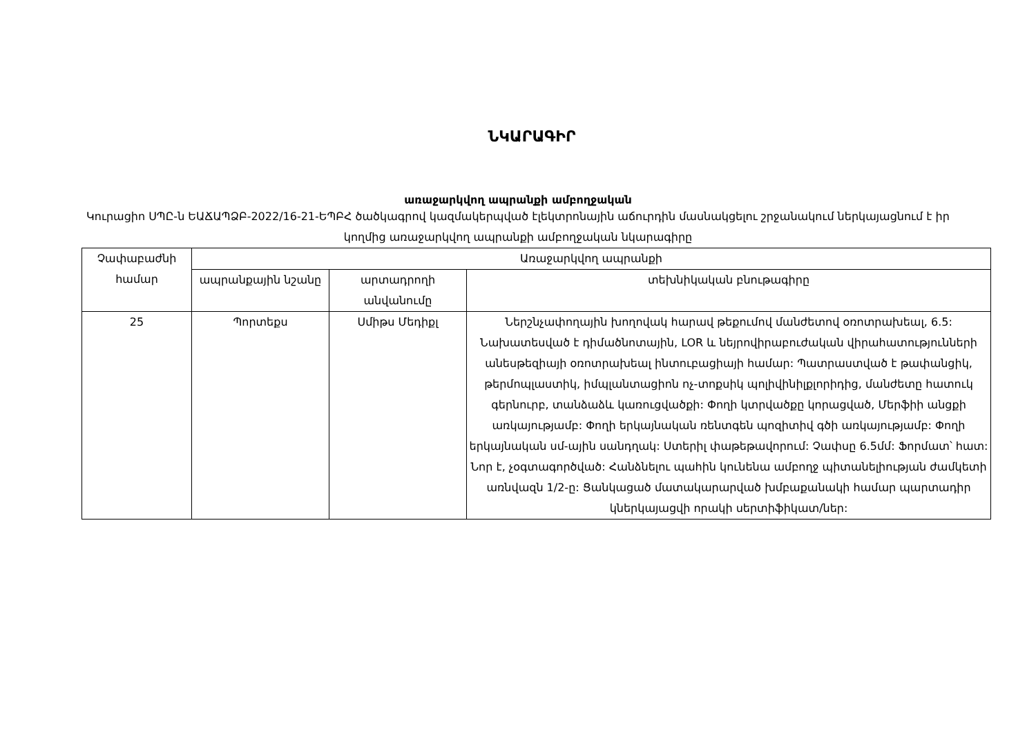ՆԿԱՐԱԳԻՐ
առաջարկվող ապրանքի ամբողջական
Կուրացիո ՍՊԸ-ն ԵԱՃԱՊՁԲ-2022/16-21-ԵՊԲՀ ծածկագրով կազմակերպված էլեկտրոնային աճուրդին մասնակցելու շրջանակում ներկայացնում է իր կողմից առաջարկվող ապրանքի ամբողջական նկարագիրը
| Չափաբաժնի համար | Առաջարկվող ապրանքի | | |
| --- | --- | --- | --- |
| | ապրանքային նշանը | արտադրողի անվանումը | տեխնիկական բնութագիրը |
| 25 | Պորտեքս | Սմիթս Մեդիքլ | Ներշնչափողային խողովակ հարավ թեքումով մանժետով օռոտրախեալ, 6.5: Նախատեսված է դիմածնոտային, LOR և նեյրովիրաբուժական վիրահատությունների անեսթեզիայի օռոտրախեալ ինտուբացիայի համար: Պատրաստված է թափանցիկ, թերմոպլաստիկ, իմպլանտացիոն ոչ-տոքսիկ պոլիվինիլքլորիդից, մանժետը հատուկ գերնուրբ, տանձաձև կառուցվածքի: Փողի կտրվածքը կորացված, Մերֆիի անցքի առկայությամբ: Փողի երկայնական ռենտգեն պոզիտիվ գծի առկայությամբ: Փողի երկայնական սմ-ային սանդղակ: Ստերիլ փաթեթավորում: Չափսը 6.5մմ: Ֆորմատ՝ հատ: Նոր է, չօգտագործված: Հանձնելու պահին կունենա ամբողջ պիտանելիության ժամկետի առնվազն 1/2-ը: Ցանկացած մատակարարված խմբաքանակի համար պարտադիր կներկայացվի որակի սերտիֆիկատ/ներ: |